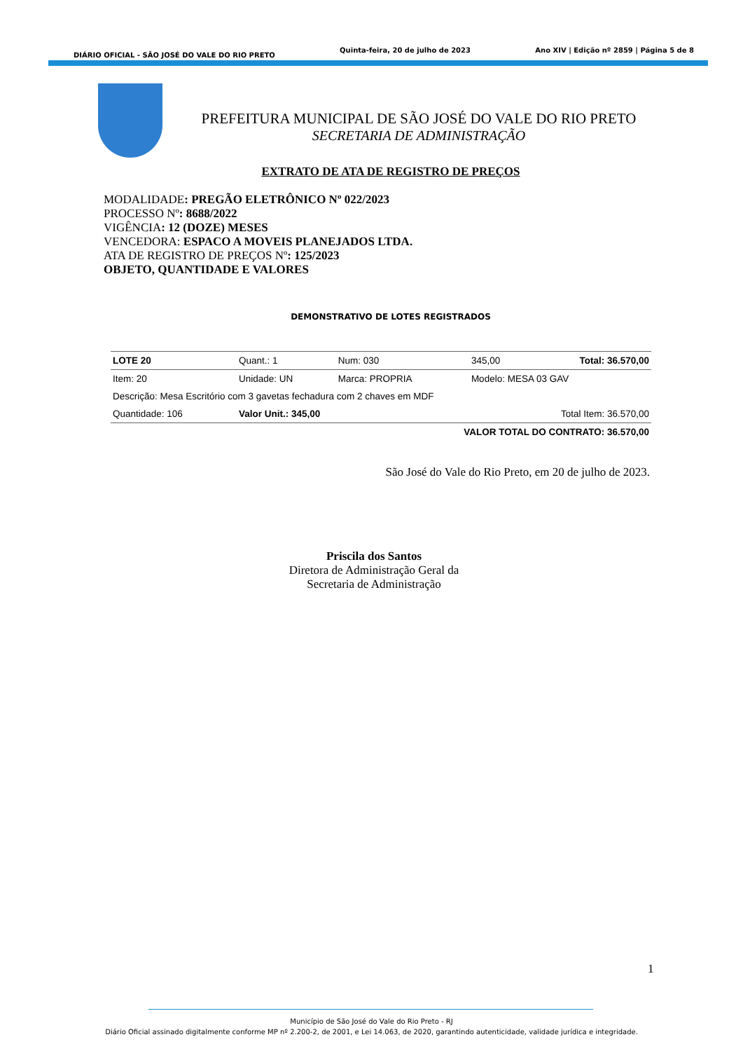DIÁRIO OFICIAL - SÃO JOSÉ DO VALE DO RIO PRETO Quinta-feira, 20 de julho de 2023 Ano XIV | Edição nº 2859 | Página 5 de 8
PREFEITURA MUNICIPAL DE SÃO JOSÉ DO VALE DO RIO PRETO
SECRETARIA DE ADMINISTRAÇÃO
EXTRATO DE ATA DE REGISTRO DE PREÇOS
MODALIDADE: PREGÃO ELETRÔNICO Nº 022/2023
PROCESSO Nº: 8688/2022
VIGÊNCIA: 12 (DOZE) MESES
VENCEDORA: ESPACO A MOVEIS PLANEJADOS LTDA.
ATA DE REGISTRO DE PREÇOS Nº: 125/2023
OBJETO, QUANTIDADE E VALORES
DEMONSTRATIVO DE LOTES REGISTRADOS
| LOTE 20 | Quant.: 1 | Num: 030 | 345,00 | Total: 36.570,00 |
| Item: 20 | Unidade: UN | Marca: PROPRIA | Modelo: MESA 03 GAV | |
| Descrição: Mesa Escritório com 3 gavetas fechadura com 2 chaves em MDF | | | | |
| Quantidade: 106 | Valor Unit.: 345,00 | | Total Item: 36.570,00 | |
| VALOR TOTAL DO CONTRATO: 36.570,00 | | | | |
São José do Vale do Rio Preto, em 20 de julho de 2023.
Priscila dos Santos
Diretora de Administração Geral da
Secretaria de Administração
1
Município de São José do Vale do Rio Preto - RJ
Diário Oficial assinado digitalmente conforme MP nº 2.200-2, de 2001, e Lei 14.063, de 2020, garantindo autenticidade, validade jurídica e integridade.